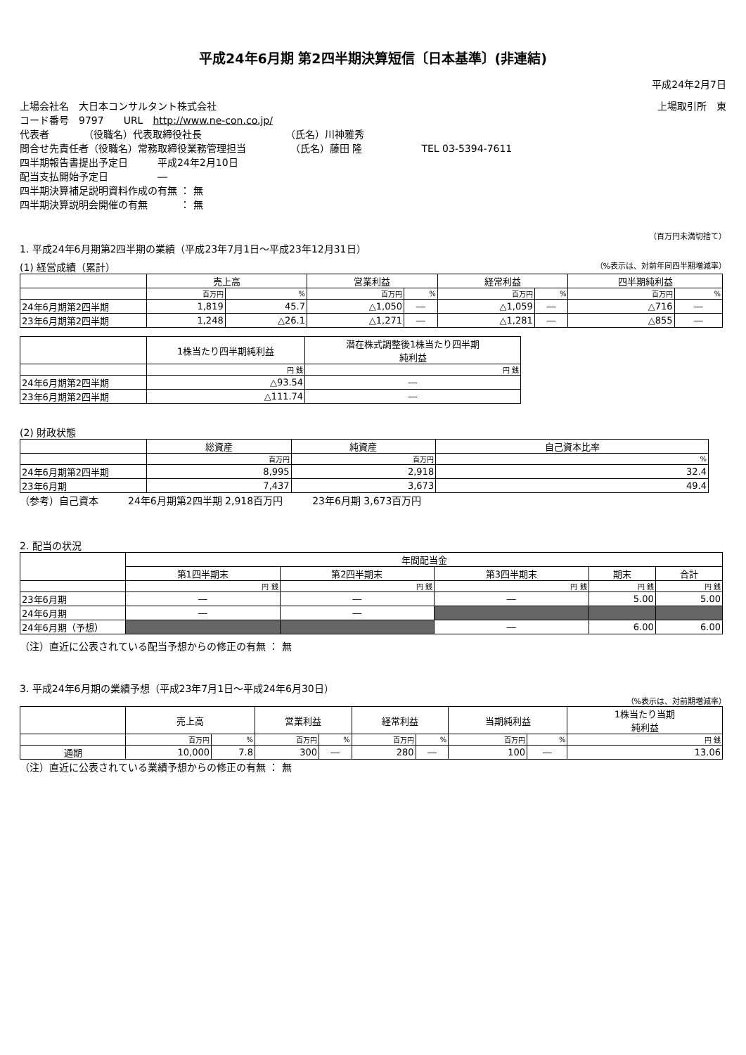平成24年6月期 第2四半期決算短信〔日本基準〕(非連結)
平成24年2月7日
上場会社名　大日本コンサルタント株式会社 上場取引所　東
コード番号　9797　　URL　http://www.ne-con.co.jp/
代表者　　　　（役職名）代表取締役社長　　　　　　　　　（氏名）川神雅秀
問合せ先責任者（役職名）常務取締役業務管理担当　　　　　（氏名）藤田 隆　　　　　　TEL 03-5394-7611
四半期報告書提出予定日　　　平成24年2月10日
配当支払開始予定日　　　　　―
四半期決算補足説明資料作成の有無 ： 無
四半期決算説明会開催の有無　　　 ： 無
（百万円未満切捨て）
1. 平成24年6月期第2四半期の業績（平成23年7月1日～平成23年12月31日）
(1) 経営成績（累計） （%表示は、対前年同四半期増減率）
| | 売上高 | | 営業利益 | | 経常利益 | | 四半期純利益 | |
| --- | --- | --- | --- | --- | --- | --- | --- | --- |
| | 百万円 | % | 百万円 | % | 百万円 | % | 百万円 | % |
| 24年6月期第2四半期 | 1,819 | 45.7 | △1,050 | ― | △1,059 | ― | △716 | ― |
| 23年6月期第2四半期 | 1,248 | △26.1 | △1,271 | ― | △1,281 | ― | △855 | ― |
| | 1株当たり四半期純利益 | 潜在株式調整後1株当たり四半期 純利益 |
| --- | --- | --- |
| | 円 銭 | 円 銭 |
| 24年6月期第2四半期 | △93.54 | ― |
| 23年6月期第2四半期 | △111.74 | ― |
(2) 財政状態
| | 総資産 | 純資産 | 自己資本比率 |
| --- | --- | --- | --- |
| | 百万円 | 百万円 | % |
| 24年6月期第2四半期 | 8,995 | 2,918 | 32.4 |
| 23年6月期 | 7,437 | 3,673 | 49.4 |
（参考）自己資本　　　24年6月期第2四半期 2,918百万円　　　23年6月期 3,673百万円
2. 配当の状況
| | 年間配当金 | | | | |
| --- | --- | --- | --- | --- | --- |
| | 第1四半期末 | 第2四半期末 | 第3四半期末 | 期末 | 合計 |
| | 円 銭 | 円 銭 | 円 銭 | 円 銭 | 円 銭 |
| 23年6月期 | ― | ― | ― | 5.00 | 5.00 |
| 24年6月期 | ― | ― | | | |
| 24年6月期（予想） | | | ― | 6.00 | 6.00 |
（注）直近に公表されている配当予想からの修正の有無 ： 無
3. 平成24年6月期の業績予想（平成23年7月1日～平成24年6月30日）
（%表示は、対前期増減率）
| | 売上高 | | 営業利益 | | 経常利益 | | 当期純利益 | | 1株当たり当期 純利益 |
| --- | --- | --- | --- | --- | --- | --- | --- | --- | --- |
| | 百万円 | % | 百万円 | % | 百万円 | % | 百万円 | % | 円 銭 |
| 通期 | 10,000 | 7.8 | 300 | ― | 280 | ― | 100 | ― | 13.06 |
（注）直近に公表されている業績予想からの修正の有無 ： 無